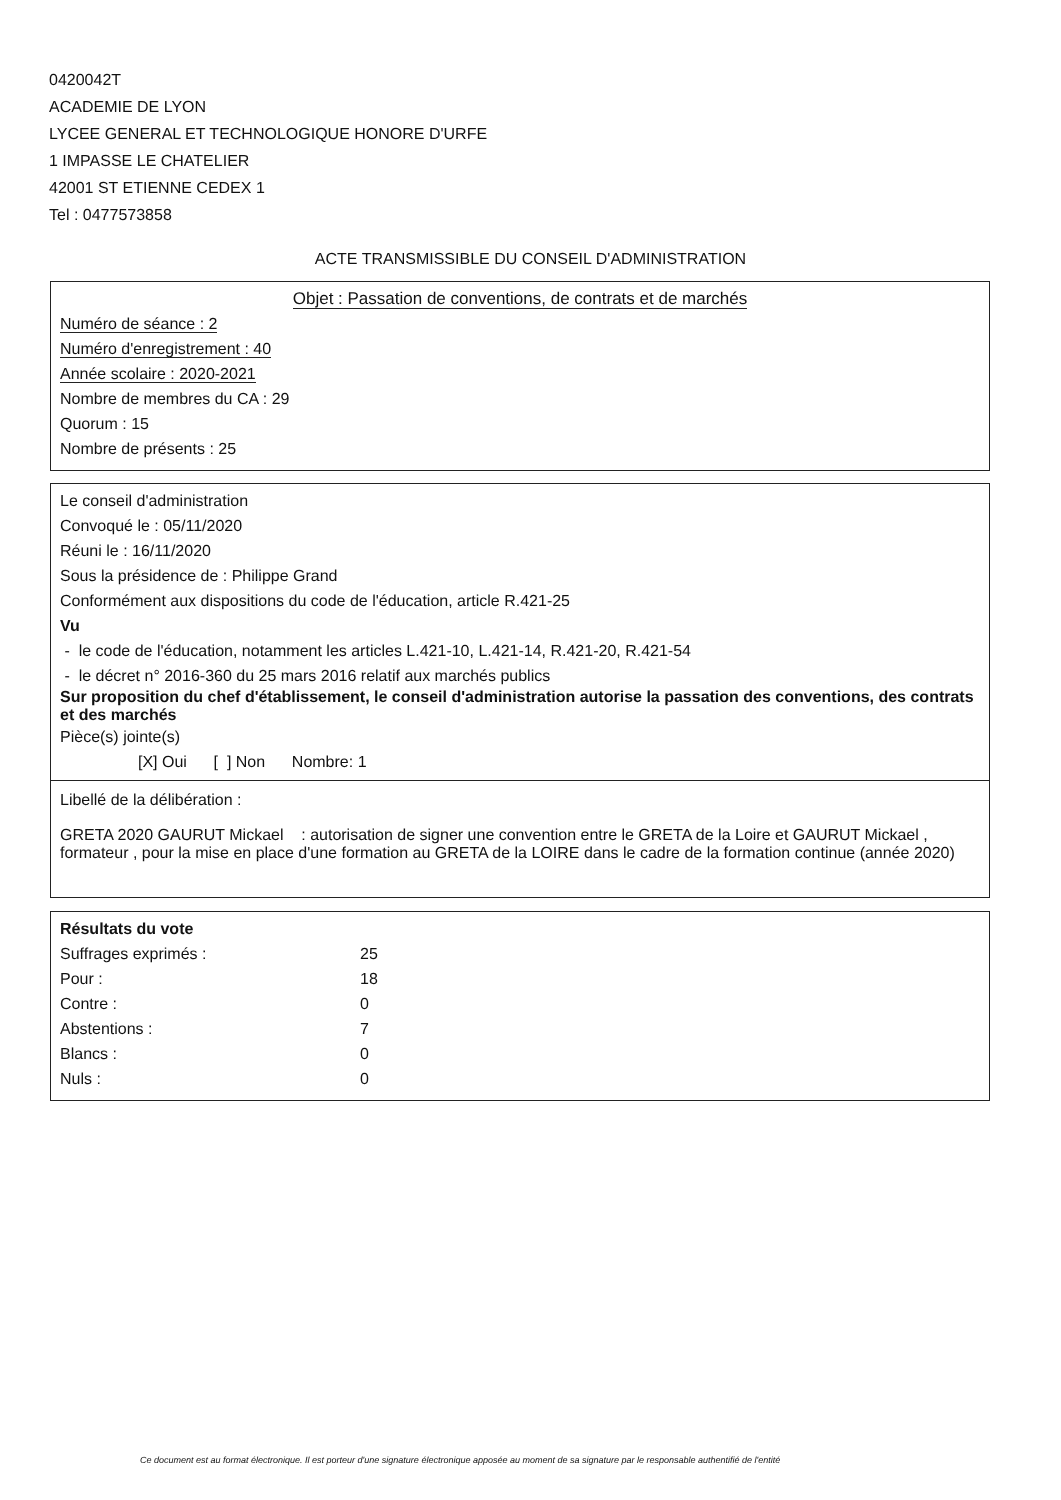0420042T
ACADEMIE DE LYON
LYCEE GENERAL ET TECHNOLOGIQUE HONORE D'URFE
1 IMPASSE LE CHATELIER
42001 ST ETIENNE CEDEX 1
Tel : 0477573858
ACTE TRANSMISSIBLE DU CONSEIL D'ADMINISTRATION
Objet : Passation de conventions, de contrats et de marchés
Numéro de séance : 2
Numéro d'enregistrement : 40
Année scolaire : 2020-2021
Nombre de membres du CA : 29
Quorum : 15
Nombre de présents : 25
Le conseil d'administration
Convoqué le : 05/11/2020
Réuni le : 16/11/2020
Sous la présidence de : Philippe Grand
Conformément aux dispositions du code de l'éducation, article R.421-25
Vu
- le code de l'éducation, notamment les articles L.421-10, L.421-14, R.421-20, R.421-54
- le décret n° 2016-360 du 25 mars 2016 relatif aux marchés publics
Sur proposition du chef d'établissement, le conseil d'administration autorise la passation des conventions, des contrats et des marchés
Pièce(s) jointe(s)
[X] Oui [ ] Non Nombre: 1
Libellé de la délibération :
GRETA 2020 GAURUT Mickael : autorisation de signer une convention entre le GRETA de la Loire et GAURUT Mickael , formateur , pour la mise en place d'une formation au GRETA de la LOIRE dans le cadre de la formation continue (année 2020)
Résultats du vote
| Suffrages exprimés : | 25 |
| Pour : | 18 |
| Contre : | 0 |
| Abstentions : | 7 |
| Blancs : | 0 |
| Nuls : | 0 |
Ce document est au format électronique. Il est porteur d'une signature électronique apposée au moment de sa signature par le responsable authentifié de l'entité